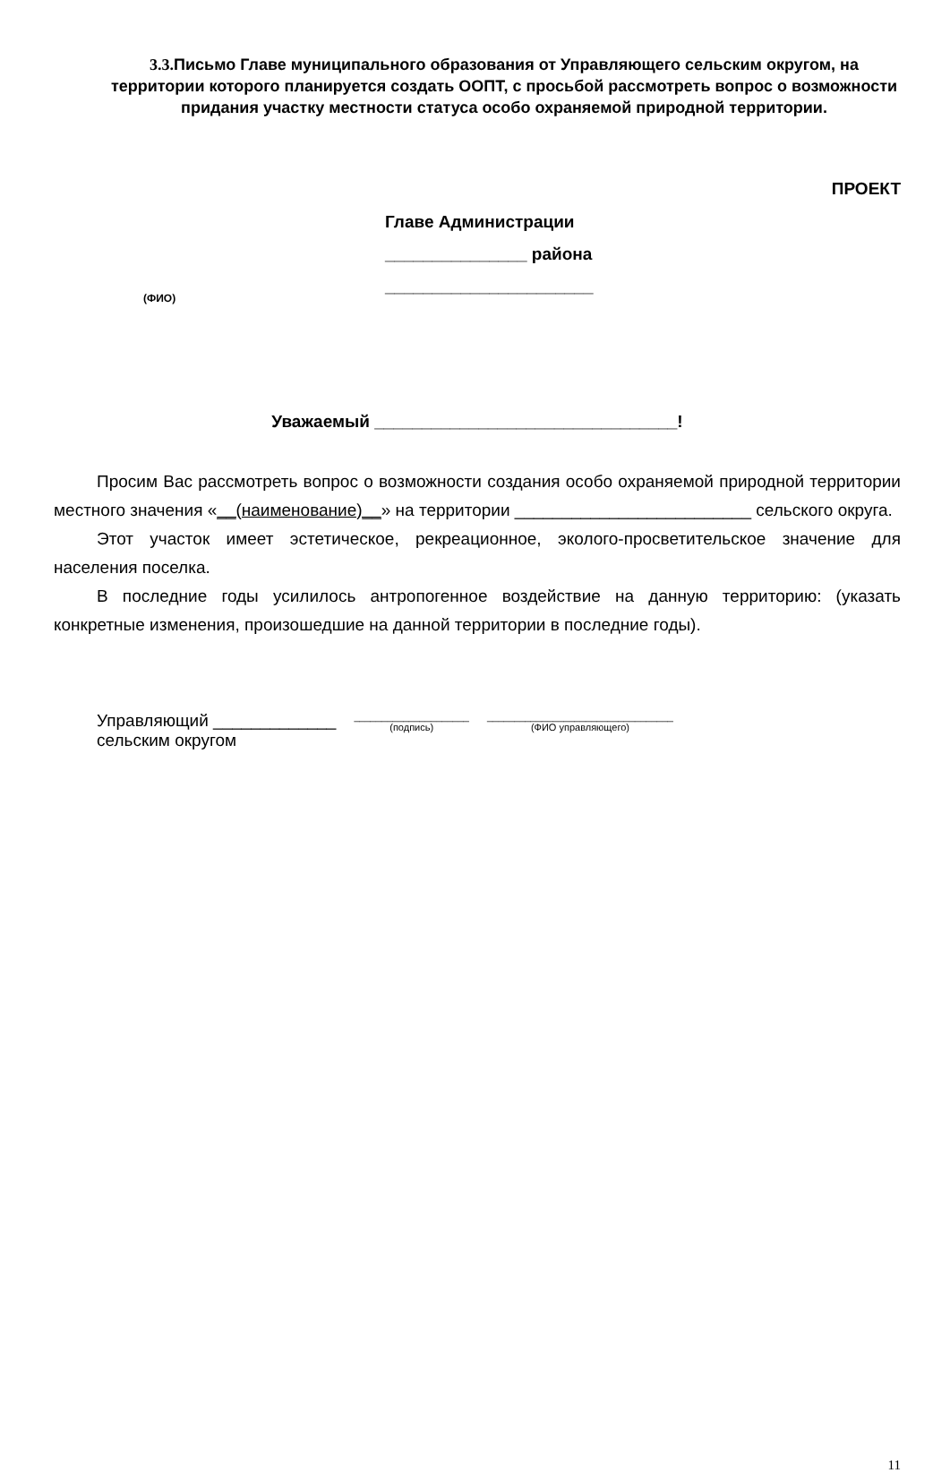3.3. Письмо Главе муниципального образования от Управляющего сельским округом, на территории которого планируется создать ООПТ, с просьбой рассмотреть вопрос о возможности придания участку местности статуса особо охраняемой природной территории.
ПРОЕКТ
Главе Администрации
_______________ района
______________________
(ФИО)
Уважаемый ________________________________!
Просим Вас рассмотреть вопрос о возможности создания особо охраняемой природной территории местного значения «__(наименование)__» на территории _________________________ сельского округа.
Этот участок имеет эстетическое, рекреационное, эколого-просветительское значение для населения поселка.
В последние годы усилилось антропогенное воздействие на данную территорию: (указать конкретные изменения, произошедшие на данной территории в последние годы).
Управляющий _____________
сельским округом
_____________________
(подпись)
__________________________________
(ФИО управляющего)
11